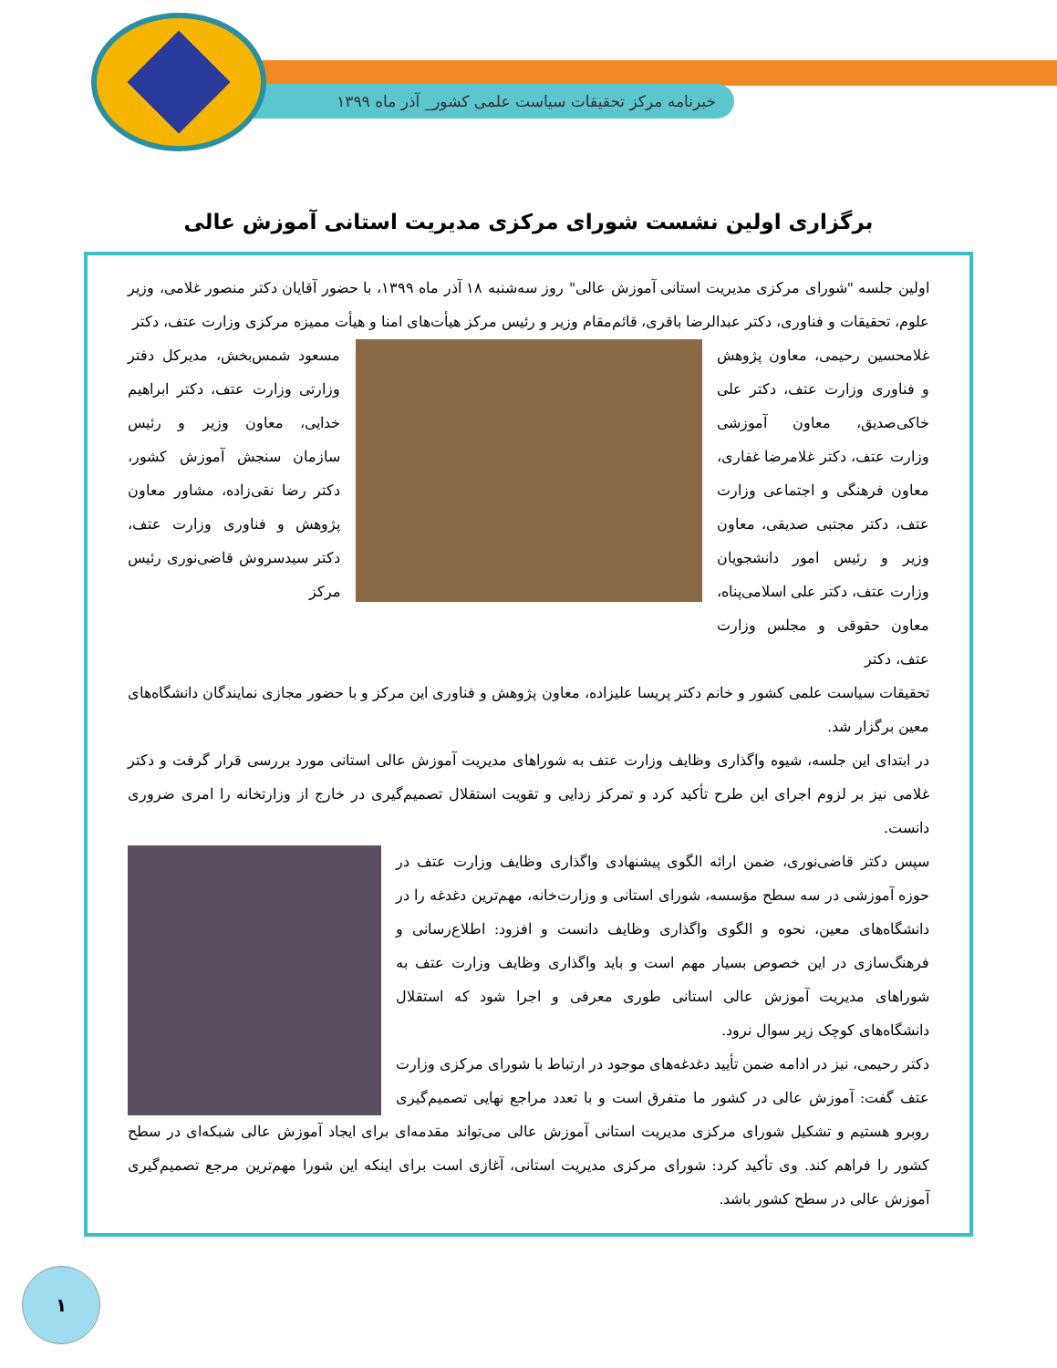خبرنامه مرکز تحقیقات سیاست علمی کشور_ آذر ماه ۱۳۹۹
برگزاری اولین نشست شورای مرکزی مدیریت استانی آموزش عالی
اولین جلسه "شورای مرکزی مدیریت استانی آموزش عالی" روز سه‌شنبه ۱۸ آذر ماه ۱۳۹۹، با حضور آقایان دکتر منصور غلامی، وزیر علوم، تحقیقات و فناوری، دکتر عبدالرضا باقری، قائم‌مقام وزیر و رئیس مرکز هیأت‌های امنا و هیأت ممیزه مرکزی وزارت عتف، دکتر
غلامحسین رحیمی، معاون پژوهش و فناوری وزارت عتف، دکتر علی خاکی‌صدیق، معاون آموزشی وزارت عتف، دکتر غلامرضا غفاری، معاون فرهنگی و اجتماعی وزارت عتف، دکتر مجتبی صدیقی، معاون وزیر و رئیس امور دانشجویان وزارت عتف، دکتر علی اسلامی‌پناه، معاون حقوقی و مجلس وزارت عتف، دکتر
مسعود شمس‌بخش، مدیرکل دفتر وزارتی وزارت عتف، دکتر ابراهیم خدایی، معاون وزیر و رئیس سازمان سنجش آموزش کشور، دکتر رضا نقی‌زاده، مشاور معاون پژوهش و فناوری وزارت عتف، دکتر سیدسروش قاضی‌نوری رئیس مرکز
تحقیقات سیاست علمی کشور و خانم دکتر پریسا علیزاده، معاون پژوهش و فناوری این مرکز و با حضور مجازی نمایندگان دانشگاه‌های معین برگزار شد.
در ابتدای این جلسه، شیوه واگذاری وظایف وزارت عتف به شوراهای مدیریت آموزش عالی استانی مورد بررسی قرار گرفت و دکتر غلامی نیز بر لزوم اجرای این طرح تأکید کرد و تمرکز زدایی و تقویت استقلال تصمیم‌گیری در خارج از وزارتخانه را امری ضروری دانست.
سپس دکتر قاضی‌نوری، ضمن ارائه الگوی پیشنهادی واگذاری وظایف وزارت عتف در حوزه آموزشی در سه سطح مؤسسه، شورای استانی و وزارت‌خانه، مهم‌ترین دغدغه را در دانشگاه‌های معین، نحوه و الگوی واگذاری وظایف دانست و افزود: اطلاع‌رسانی و فرهنگ‌سازی در این خصوص بسیار مهم است و باید واگذاری وظایف وزارت عتف به شوراهای مدیریت آموزش عالی استانی طوری معرفی و اجرا شود که استقلال دانشگاه‌های کوچک زیر سوال نرود.
دکتر رحیمی، نیز در ادامه ضمن تأیید دغدغه‌های موجود در ارتباط با شورای مرکزی وزارت عتف گفت: آموزش عالی در کشور ما متفرق است و با تعدد مراجع نهایی تصمیم‌گیری روبرو هستیم و تشکیل شورای مرکزی مدیریت استانی آموزش عالی می‌تواند مقدمه‌ای برای ایجاد آموزش عالی شبکه‌ای در سطح کشور را فراهم کند. وی تأکید کرد: شورای مرکزی مدیریت استانی، آغازی است برای اینکه این شورا مهم‌ترین مرجع تصمیم‌گیری آموزش عالی در سطح کشور باشد.
۱